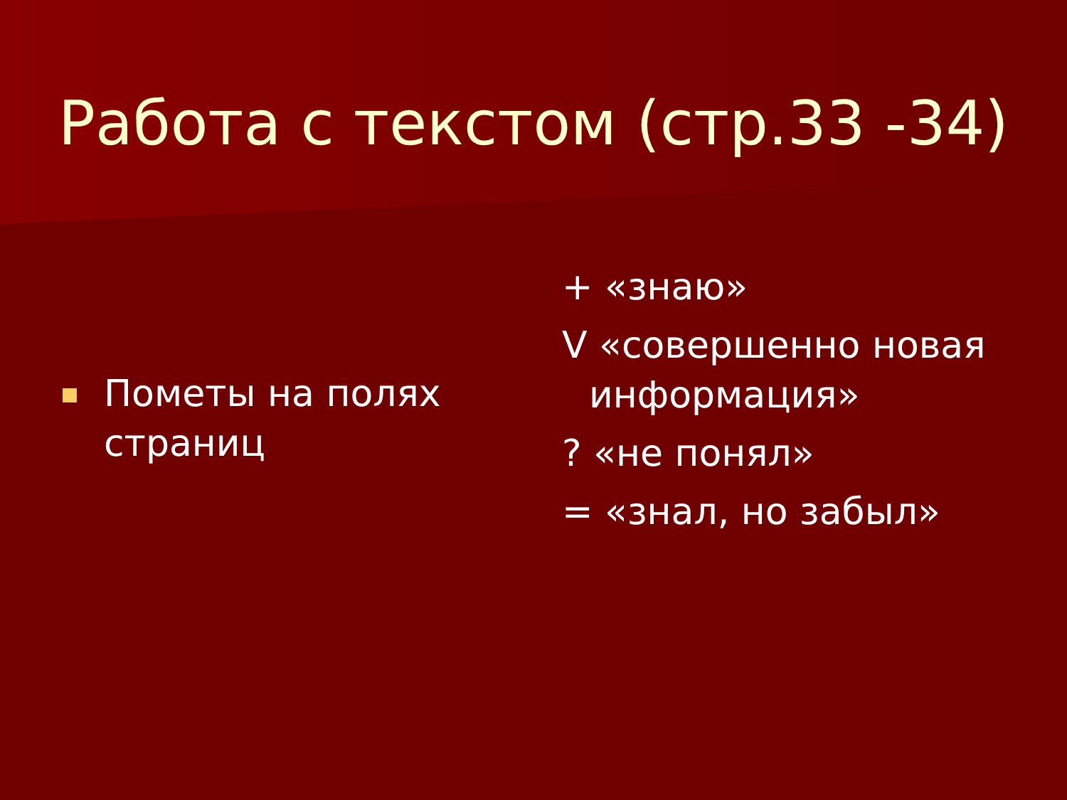Работа с текстом (стр.33 -34)
Пометы на полях
страниц
+ «знаю»
V «совершенно новая
информация»
? «не понял»
= «знал, но забыл»